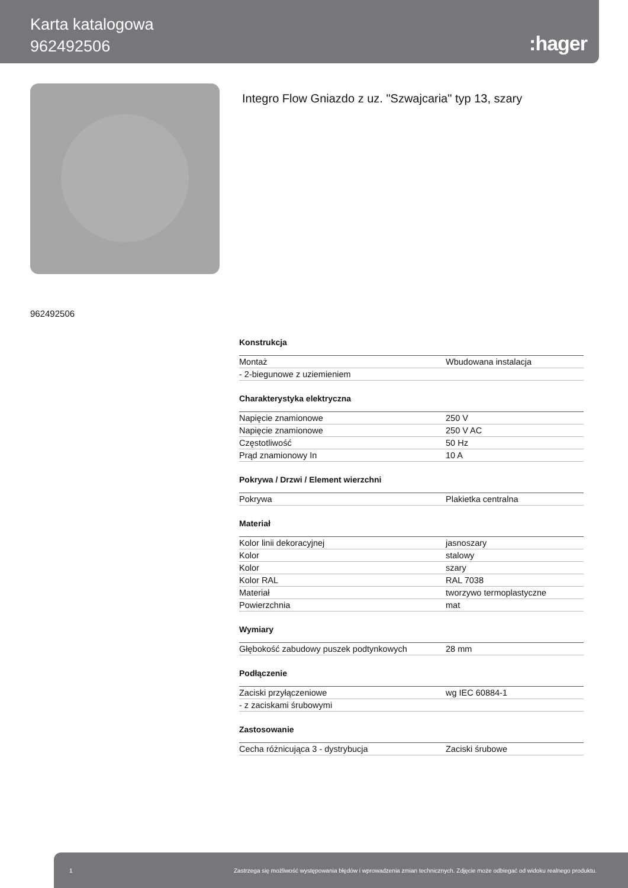Karta katalogowa
962492506
:hager
Integro Flow Gniazdo z uz. "Szwajcaria" typ 13, szary
962492506
Konstrukcja
| Montaż | Wbudowana instalacja |
| - 2-biegunowe z uziemieniem | |
Charakterystyka elektryczna
| Napięcie znamionowe | 250 V |
| Napięcie znamionowe | 250 V AC |
| Częstotliwość | 50 Hz |
| Prąd znamionowy In | 10 A |
Pokrywa / Drzwi / Element wierzchni
| Pokrywa | Plakietka centralna |
Materiał
| Kolor linii dekoracyjnej | jasnoszary |
| Kolor | stalowy |
| Kolor | szary |
| Kolor RAL | RAL 7038 |
| Materiał | tworzywo termoplastyczne |
| Powierzchnia | mat |
Wymiary
| Głębokość zabudowy puszek podtynkowych | 28 mm |
Podłączenie
| Zaciski przyłączeniowe | wg IEC 60884-1 |
| - z zaciskami śrubowymi | |
Zastosowanie
| Cecha różnicująca 3 - dystrybucja | Zaciski śrubowe |
1 Zastrzega się możliwość występowania błędów i wprowadzenia zmian technicznych. Zdjęcie może odbiegać od widoku realnego produktu.